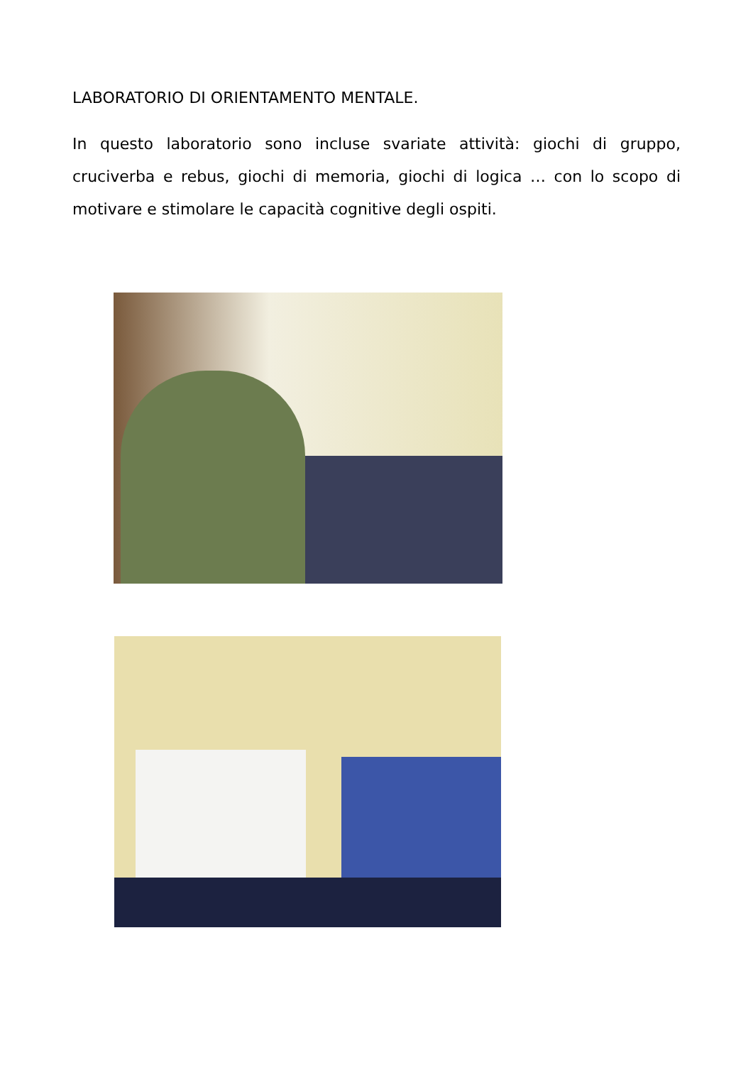LABORATORIO DI ORIENTAMENTO MENTALE.
In questo laboratorio sono incluse svariate attività: giochi di gruppo, cruciverba e rebus, giochi di memoria, giochi di logica … con lo scopo di motivare e stimolare le capacità cognitive degli ospiti.